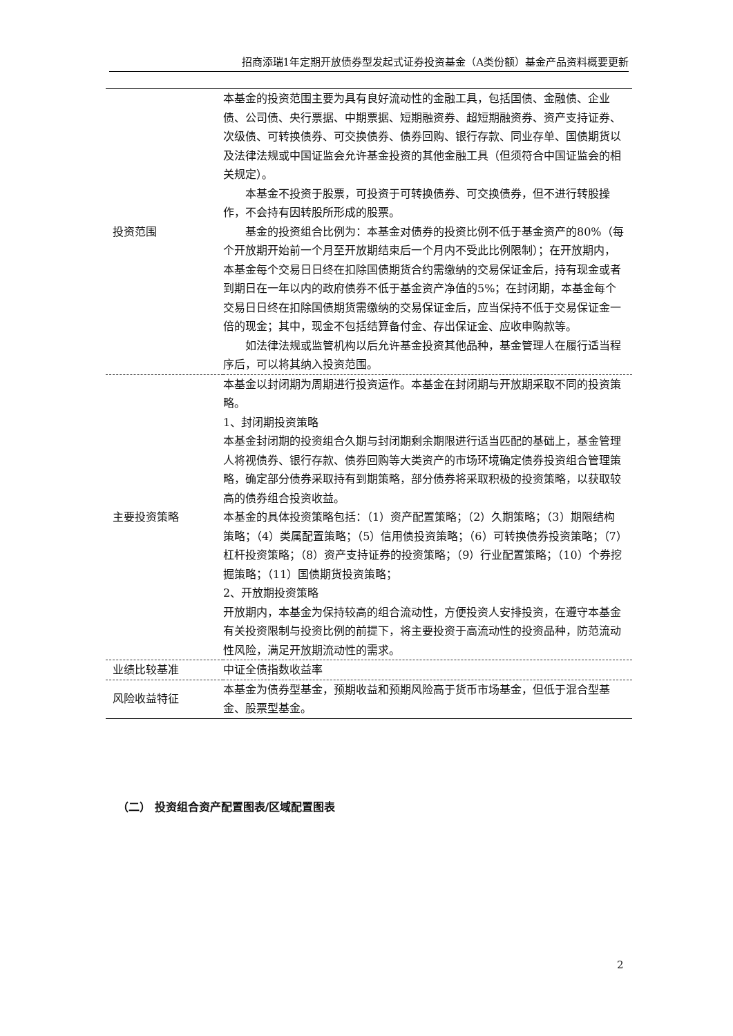招商添瑞1年定期开放债券型发起式证券投资基金（A类份额）基金产品资料概要更新
| 投资范围 | 本基金的投资范围主要为具有良好流动性的金融工具，包括国债、金融债、企业债、公司债、央行票据、中期票据、短期融资券、超短期融资券、资产支持证券、次级债、可转换债券、可交换债券、债券回购、银行存款、同业存单、国债期货以及法律法规或中国证监会允许基金投资的其他金融工具（但须符合中国证监会的相关规定）。 本基金不投资于股票，可投资于可转换债券、可交换债券，但不进行转股操作，不会持有因转股所形成的股票。 基金的投资组合比例为：本基金对债券的投资比例不低于基金资产的80%（每个开放期开始前一个月至开放期结束后一个月内不受此比例限制）；在开放期内，本基金每个交易日日终在扣除国债期货合约需缴纳的交易保证金后，持有现金或者到期日在一年以内的政府债券不低于基金资产净值的5%；在封闭期，本基金每个交易日日终在扣除国债期货需缴纳的交易保证金后，应当保持不低于交易保证金一倍的现金；其中，现金不包括结算备付金、存出保证金、应收申购款等。 如法律法规或监管机构以后允许基金投资其他品种，基金管理人在履行适当程序后，可以将其纳入投资范围。 |
| 主要投资策略 | 本基金以封闭期为周期进行投资运作。本基金在封闭期与开放期采取不同的投资策略。 1、封闭期投资策略 本基金封闭期的投资组合久期与封闭期剩余期限进行适当匹配的基础上，基金管理人将视债券、银行存款、债券回购等大类资产的市场环境确定债券投资组合管理策略，确定部分债券采取持有到期策略，部分债券将采取积极的投资策略，以获取较高的债券组合投资收益。 本基金的具体投资策略包括：（1）资产配置策略；（2）久期策略；（3）期限结构策略；（4）类属配置策略；（5）信用债投资策略；（6）可转换债券投资策略；（7）杠杆投资策略；（8）资产支持证券的投资策略；（9）行业配置策略；（10）个券挖掘策略；（11）国债期货投资策略； 2、开放期投资策略 开放期内，本基金为保持较高的组合流动性，方便投资人安排投资，在遵守本基金有关投资限制与投资比例的前提下，将主要投资于高流动性的投资品种，防范流动性风险，满足开放期流动性的需求。 |
| 业绩比较基准 | 中证全债指数收益率 |
| 风险收益特征 | 本基金为债券型基金，预期收益和预期风险高于货币市场基金，但低于混合型基金、股票型基金。 |
（二） 投资组合资产配置图表/区域配置图表
2